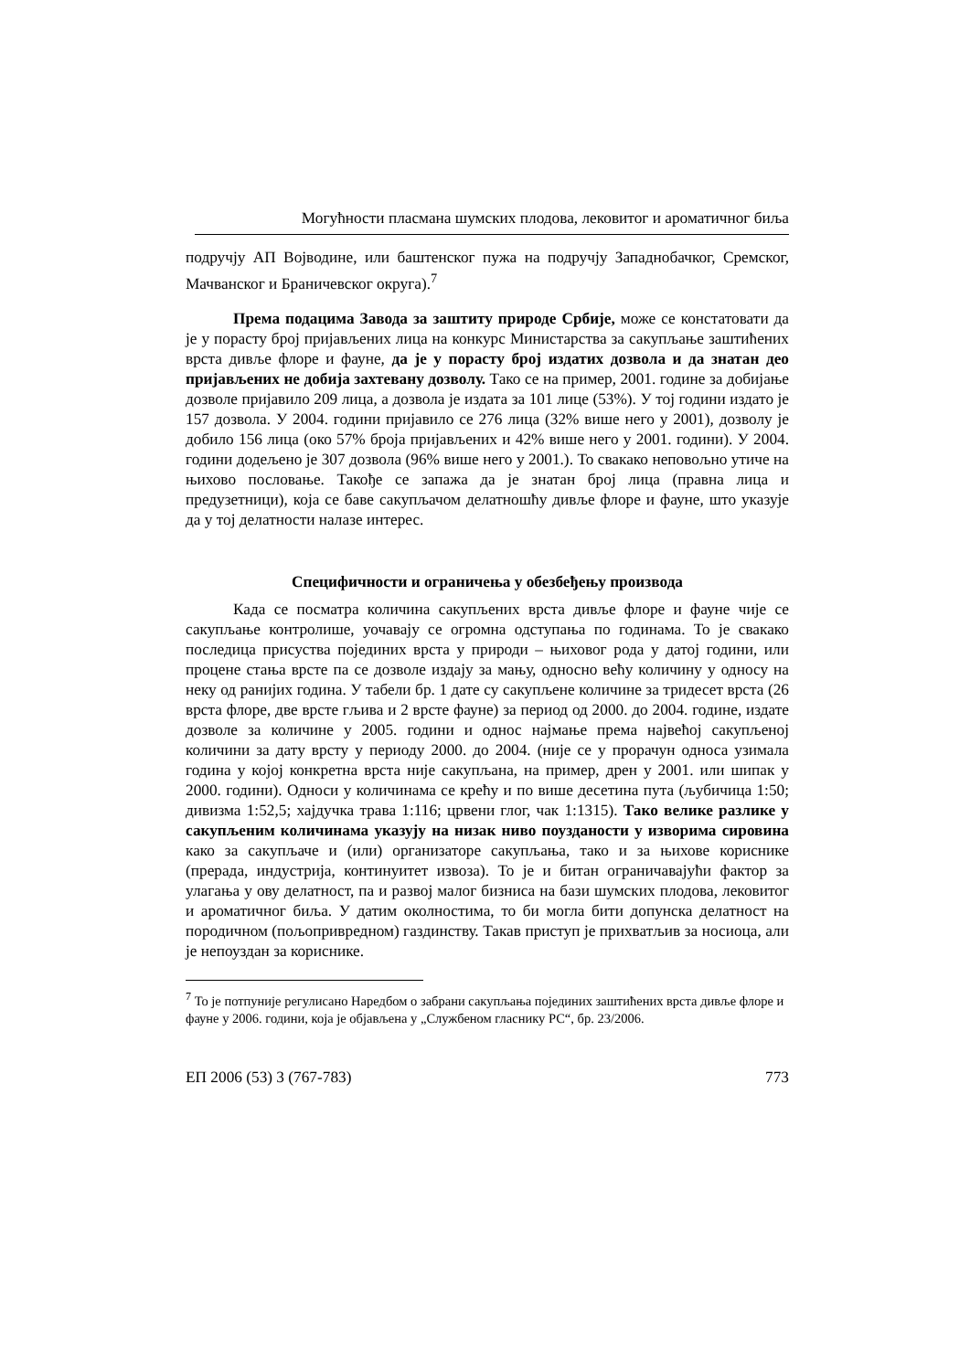Могућности пласмана шумских плодова, лековитог и ароматичног биља
подручју АП Војводине, или баштенског пужа на подручју Западнобачког, Сремског, Мачванског и Браничевског округа).<sup>7</sup>
Према подацима Завода за заштиту природе Србије, може се констатовати да је у порасту број пријављених лица на конкурс Министарства за сакупљање заштићених врста дивље флоре и фауне, да је у порасту број издатих дозвола и да знатан део пријављених не добија захтевану дозволу. Тако се на пример, 2001. године за добијање дозволе пријавило 209 лица, а дозвола је издата за 101 лице (53%). У тој години издато је 157 дозвола. У 2004. години пријавило се 276 лица (32% више него у 2001), дозволу је добило 156 лица (око 57% броја пријављених и 42% више него у 2001. години). У 2004. години додељено је 307 дозвола (96% више него у 2001.). То свакако неповољно утиче на њихово пословање. Такође се запажа да је знатан број лица (правна лица и предузетници), која се баве сакупљачом делатношћу дивље флоре и фауне, што указује да у тој делатности налазе интерес.
Специфичности и ограничења у обезбеђењу производа
Када се посматра количина сакупљених врста дивље флоре и фауне чије се сакупљање контролише, уочавају се огромна одступања по годинама. То је свакако последица присуства појединих врста у природи – њиховог рода у датој години, или процене стања врсте па се дозволе издају за мању, односно већу количину у односу на неку од ранијих година. У табели бр. 1 дате су сакупљене количине за тридесет врста (26 врста флоре, две врсте гљива и 2 врсте фауне) за период од 2000. до 2004. године, издате дозволе за количине у 2005. години и однос најмање према највећој сакупљеној количини за дату врсту у периоду 2000. до 2004. (није се у прорачун односа узимала година у којој конкретна врста није сакупљана, на пример, дрен у 2001. или шипак у 2000. години). Односи у количинама се крећу и по више десетина пута (љубичица 1:50; дивизма 1:52,5; хајдучка трава 1:116; црвени глог, чак 1:1315). Тако велике разлике у сакупљеним количинама указују на низак ниво поузданости у изворима сировина како за сакупљаче и (или) организаторе сакупљања, тако и за њихове кориснике (прерада, индустрија, континуитет извоза). То је и битан ограничавајући фактор за улагања у ову делатност, па и развој малог бизниса на бази шумских плодова, лековитог и ароматичног биља. У датим околностима, то би могла бити допунска делатност на породичном (пољопривредном) газдинству. Такав приступ је прихватљив за носиоца, али је непоуздан за кориснике.
<sup>7</sup> То је потпуније регулисано Наредбом о забрани сакупљања појединих заштићених врста дивље флоре и фауне у 2006. години, која је објављена у „Службеном гласнику РС“, бр. 23/2006.
ЕП 2006 (53) 3 (767-783) 773